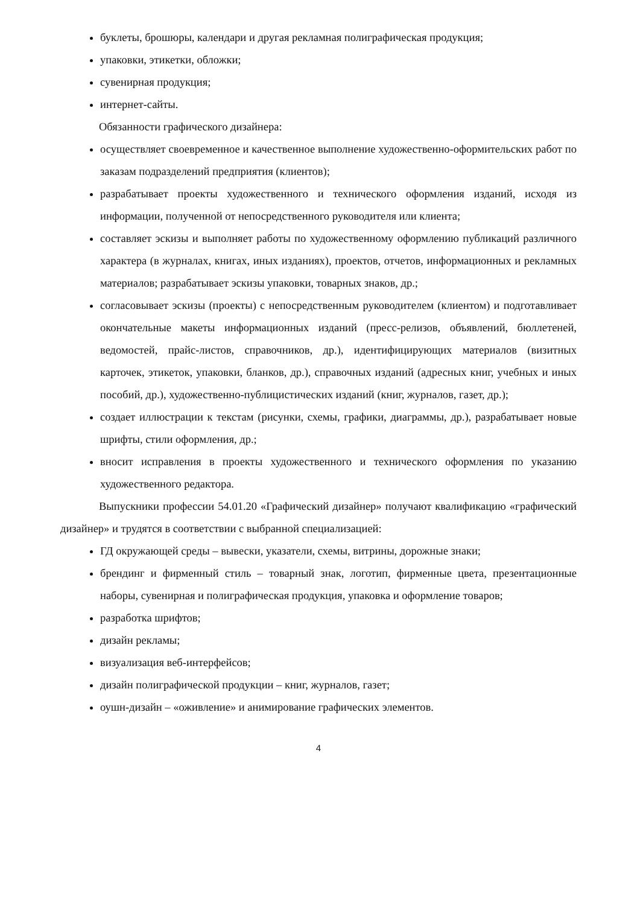буклеты, брошюры, календари и другая рекламная полиграфическая продукция;
упаковки, этикетки, обложки;
сувенирная продукция;
интернет-сайты.
Обязанности графического дизайнера:
осуществляет своевременное и качественное выполнение художественно-оформительских работ по заказам подразделений предприятия (клиентов);
разрабатывает проекты художественного и технического оформления изданий, исходя из информации, полученной от непосредственного руководителя или клиента;
составляет эскизы и выполняет работы по художественному оформлению публикаций различного характера (в журналах, книгах, иных изданиях), проектов, отчетов, информационных и рекламных материалов; разрабатывает эскизы упаковки, товарных знаков, др.;
согласовывает эскизы (проекты) с непосредственным руководителем (клиентом) и подготавливает окончательные макеты информационных изданий (пресс-релизов, объявлений, бюллетеней, ведомостей, прайс-листов, справочников, др.), идентифицирующих материалов (визитных карточек, этикеток, упаковки, бланков, др.), справочных изданий (адресных книг, учебных и иных пособий, др.), художественно-публицистических изданий (книг, журналов, газет, др.);
создает иллюстрации к текстам (рисунки, схемы, графики, диаграммы, др.), разрабатывает новые шрифты, стили оформления, др.;
вносит исправления в проекты художественного и технического оформления по указанию художественного редактора.
Выпускники профессии 54.01.20 «Графический дизайнер» получают квалификацию «графический дизайнер» и трудятся в соответствии с выбранной специализацией:
ГД окружающей среды – вывески, указатели, схемы, витрины, дорожные знаки;
брендинг и фирменный стиль – товарный знак, логотип, фирменные цвета, презентационные наборы, сувенирная и полиграфическая продукция, упаковка и оформление товаров;
разработка шрифтов;
дизайн рекламы;
визуализация веб-интерфейсов;
дизайн полиграфической продукции – книг, журналов, газет;
оушн-дизайн – «оживление» и анимирование графических элементов.
4